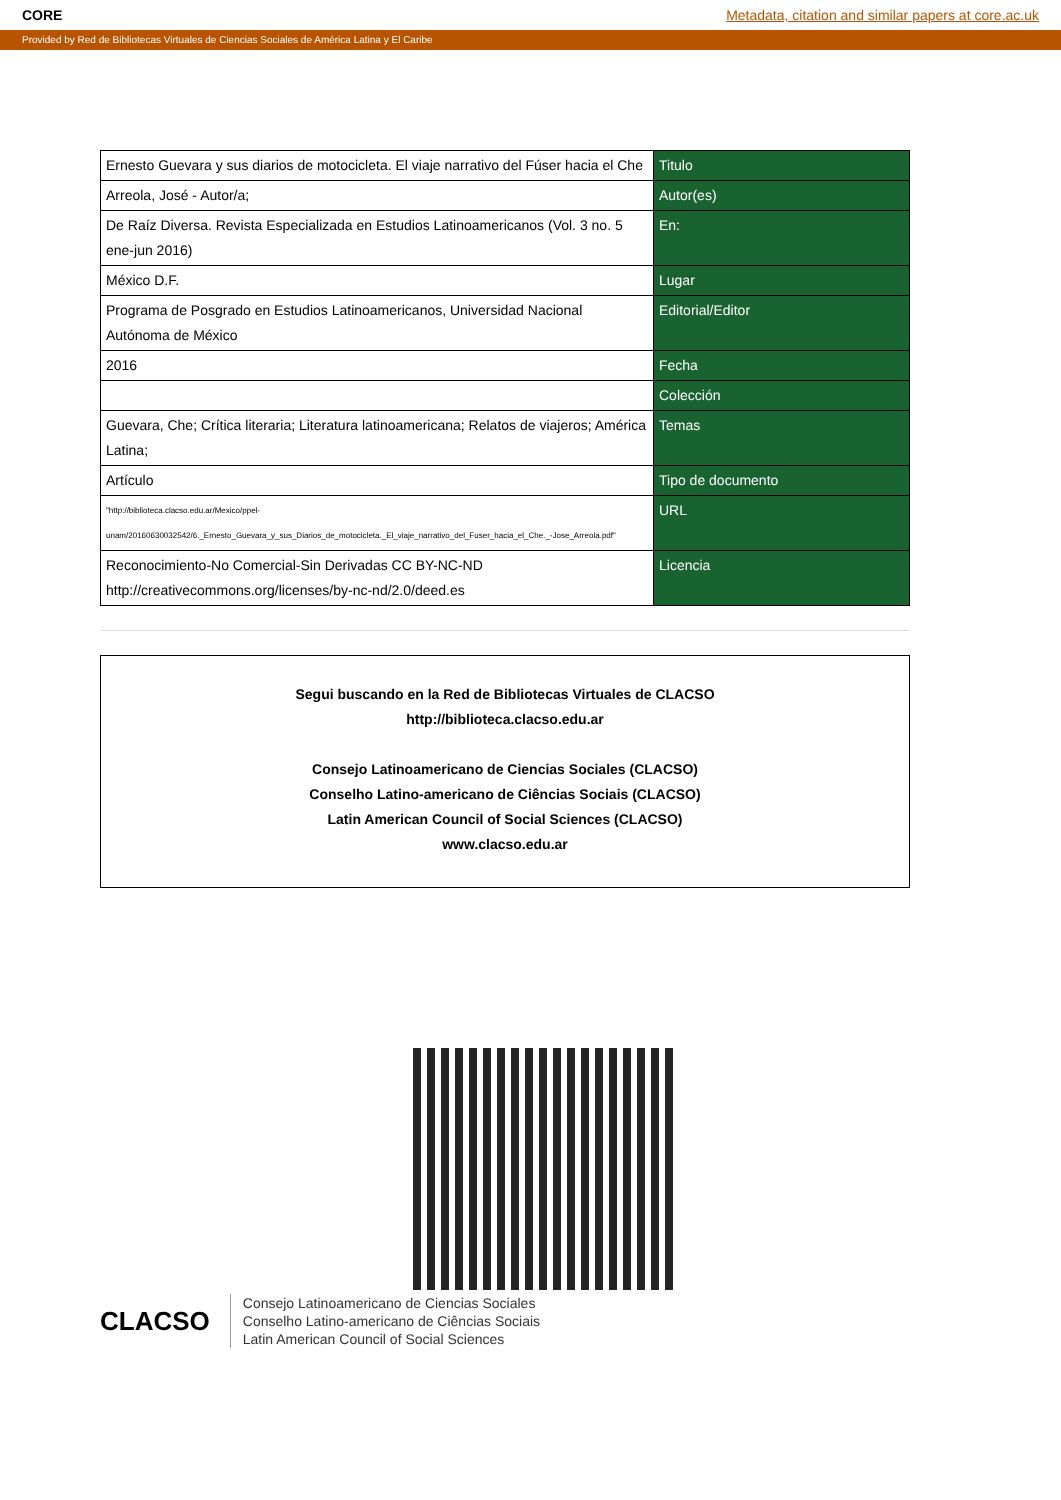CORE Metadata, citation and similar papers at core.ac.uk
Provided by Red de Bibliotecas Virtuales de Ciencias Sociales de América Latina y El Caribe
| Ernesto Guevara y sus diarios de motocicleta. El viaje narrativo del Fúser hacia el Che | Titulo |
| Arreola, José - Autor/a; | Autor(es) |
| De Raíz Diversa. Revista Especializada en Estudios Latinoamericanos (Vol. 3 no. 5 ene-jun 2016) | En: |
| México D.F. | Lugar |
| Programa de Posgrado en Estudios Latinoamericanos, Universidad Nacional Autónoma de México | Editorial/Editor |
| 2016 | Fecha |
| | Colección |
| Guevara, Che; Crítica literaria; Literatura latinoamericana; Relatos de viajeros; América Latina; | Temas |
| Artículo | Tipo de documento |
| "http://biblioteca.clacso.edu.ar/Mexico/ppel-unam/20160630032542/6._Ernesto_Guevara_y_sus_Diarios_de_motocicleta._El_viaje_narrativo_del_Fuser_hacia_el_Che._-Jose_Arreola.pdf" | URL |
| Reconocimiento-No Comercial-Sin Derivadas CC BY-NC-ND http://creativecommons.org/licenses/by-nc-nd/2.0/deed.es | Licencia |
Segui buscando en la Red de Bibliotecas Virtuales de CLACSO
http://biblioteca.clacso.edu.ar
Consejo Latinoamericano de Ciencias Sociales (CLACSO)
Conselho Latino-americano de Ciências Sociais (CLACSO)
Latin American Council of Social Sciences (CLACSO)
www.clacso.edu.ar
CLACSO
Consejo Latinoamericano de Ciencias Sociales
Conselho Latino-americano de Ciências Sociais
Latin American Council of Social Sciences